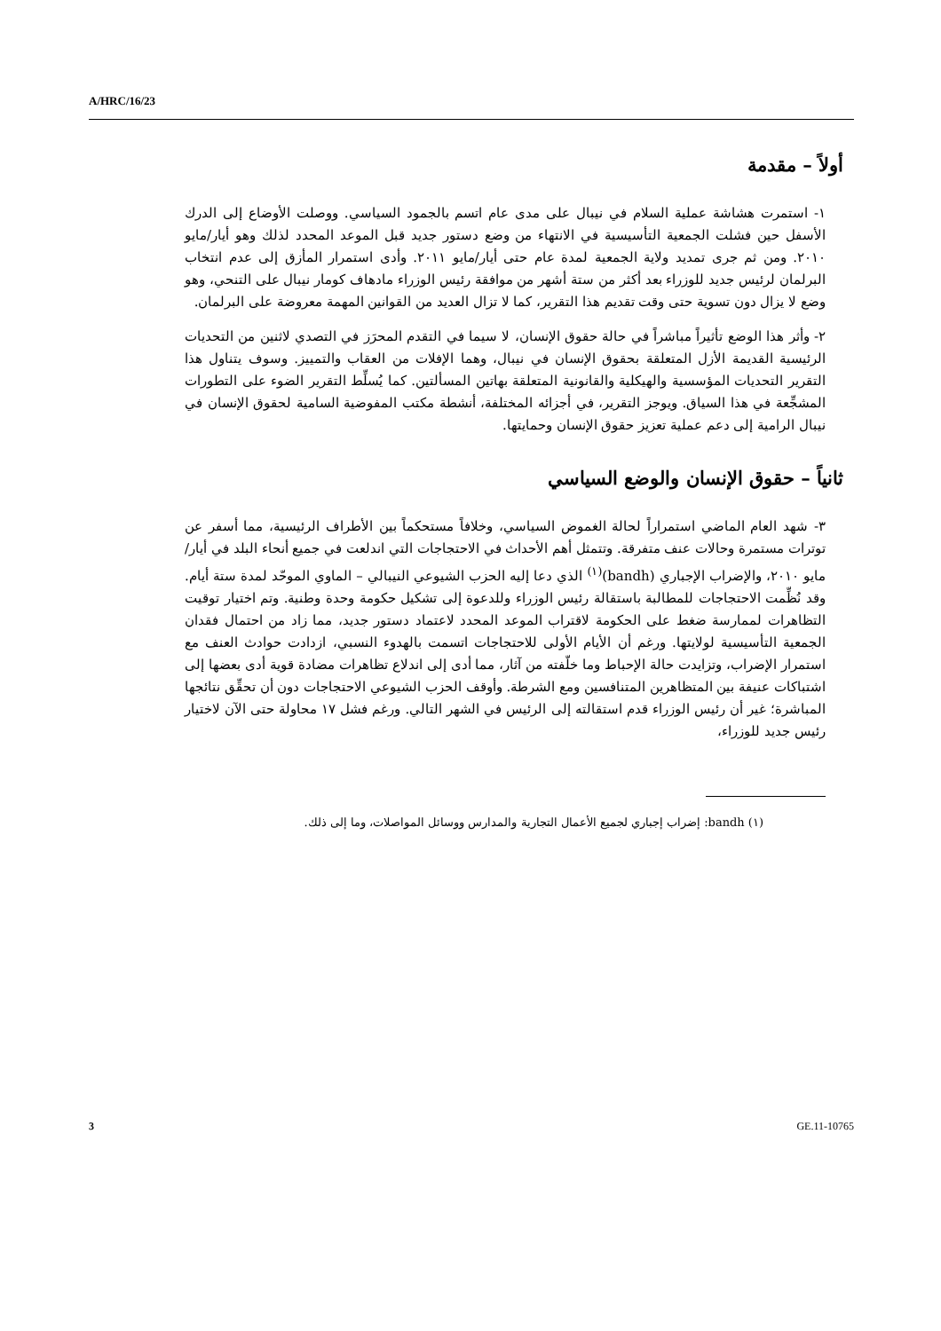A/HRC/16/23
أولاً – مقدمة
١- استمرت هشاشة عملية السلام في نيبال على مدى عام اتسم بالجمود السياسي. ووصلت الأوضاع إلى الدرك الأسفل حين فشلت الجمعية التأسيسية في الانتهاء من وضع دستور جديد قبل الموعد المحدد لذلك وهو أيار/مايو ٢٠١٠. ومن ثم جرى تمديد ولاية الجمعية لمدة عام حتى أيار/مايو ٢٠١١. وأدى استمرار المأزق إلى عدم انتخاب البرلمان لرئيس جديد للوزراء بعد أكثر من ستة أشهر من موافقة رئيس الوزراء مادهاف كومار نيبال على التنحي، وهو وضع لا يزال دون تسوية حتى وقت تقديم هذا التقرير، كما لا تزال العديد من القوانين المهمة معروضة على البرلمان.
٢- وأثر هذا الوضع تأثيراً مباشراً في حالة حقوق الإنسان، لا سيما في التقدم المحرَز في التصدي لاثنين من التحديات الرئيسية القديمة الأزل المتعلقة بحقوق الإنسان في نيبال، وهما الإفلات من العقاب والتمييز. وسوف يتناول هذا التقرير التحديات المؤسسية والهيكلية والقانونية المتعلقة بهاتين المسألتين. كما يُسلِّط التقرير الضوء على التطورات المشجِّعة في هذا السياق. ويوجز التقرير، في أجزائه المختلفة، أنشطة مكتب المفوضية السامية لحقوق الإنسان في نيبال الرامية إلى دعم عملية تعزيز حقوق الإنسان وحمايتها.
ثانياً – حقوق الإنسان والوضع السياسي
٣- شهد العام الماضي استمراراً لحالة الغموض السياسي، وخلافاً مستحكماً بين الأطراف الرئيسية، مما أسفر عن توترات مستمرة وحالات عنف متفرقة. وتتمثل أهم الأحداث في الاحتجاجات التي اندلعت في جميع أنحاء البلد في أيار/مايو ٢٠١٠، والإضراب الإجباري (bandh)<sup>(١)</sup> الذي دعا إليه الحزب الشيوعي النيبالي – الماوي الموحّد لمدة ستة أيام. وقد نُظِّمت الاحتجاجات للمطالبة باستقالة رئيس الوزراء وللدعوة إلى تشكيل حكومة وحدة وطنية. وتم اختيار توقيت التظاهرات لممارسة ضغط على الحكومة لاقتراب الموعد المحدد لاعتماد دستور جديد، مما زاد من احتمال فقدان الجمعية التأسيسية لولايتها. ورغم أن الأيام الأولى للاحتجاجات اتسمت بالهدوء النسبي، ازدادت حوادث العنف مع استمرار الإضراب، وتزايدت حالة الإحباط وما خلّفته من آثار، مما أدى إلى اندلاع تظاهرات مضادة قوية أدى بعضها إلى اشتباكات عنيفة بين المتظاهرين المتنافسين ومع الشرطة. وأوقف الحزب الشيوعي الاحتجاجات دون أن تحقِّق نتائجها المباشرة؛ غير أن رئيس الوزراء قدم استقالته إلى الرئيس في الشهر التالي. ورغم فشل ١٧ محاولة حتى الآن لاختيار رئيس جديد للوزراء،
(١) bandh: إضراب إجباري لجميع الأعمال التجارية والمدارس ووسائل المواصلات، وما إلى ذلك.
3 GE.11-10765